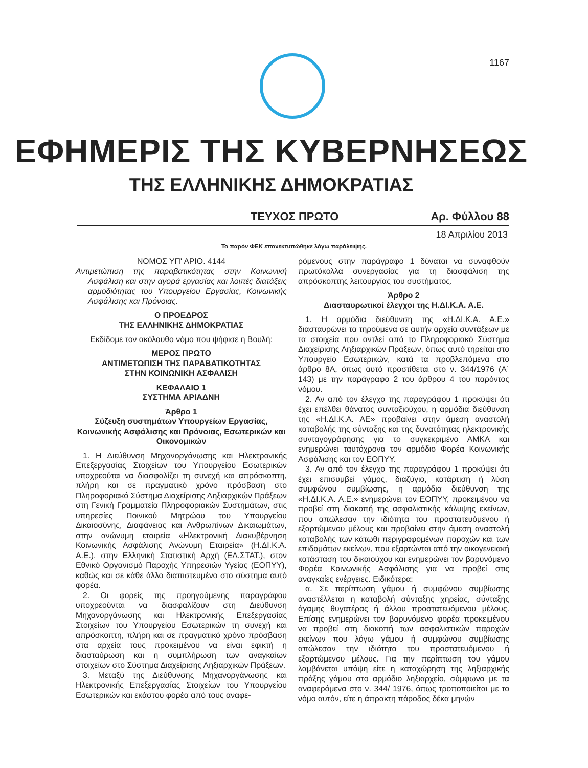1167
ΕΦΗΜΕΡΙΣ ΤΗΣ ΚΥΒΕΡΝΗΣΕΩΣ
ΤΗΣ ΕΛΛΗΝΙΚΗΣ ΔΗΜΟΚΡΑΤΙΑΣ
ΤΕΥΧΟΣ ΠΡΩΤΟ Αρ. Φύλλου 88
18 Απριλίου 2013
Το παρόν ΦΕΚ επανεκτυπώθηκε λόγω παράλειψης.
ΝΟΜΟΣ ΥΠ' ΑΡΙΘ. 4144
Αντιμετώπιση της παραβατικότητας στην Κοινωνική Ασφάλιση και στην αγορά εργασίας και λοιπές διατάξεις αρμοδιότητας του Υπουργείου Εργασίας, Κοινωνικής Ασφάλισης και Πρόνοιας.
Ο ΠΡΟΕΔΡΟΣ
ΤΗΣ ΕΛΛΗΝΙΚΗΣ ΔΗΜΟΚΡΑΤΙΑΣ
Εκδίδομε τον ακόλουθο νόμο που ψήφισε η Βουλή:
ΜΕΡΟΣ ΠΡΩΤΟ
ΑΝΤΙΜΕΤΩΠΙΣΗ ΤΗΣ ΠΑΡΑΒΑΤΙΚΟΤΗΤΑΣ
ΣΤΗΝ ΚΟΙΝΩΝΙΚΗ ΑΣΦΑΛΙΣΗ
ΚΕΦΑΛΑΙΟ 1
ΣΥΣΤΗΜΑ ΑΡΙΑΔΝΗ
Άρθρο 1
Σύζευξη συστημάτων Υπουργείων Εργασίας, Κοινωνικής Ασφάλισης και Πρόνοιας, Εσωτερικών και Οικονομικών
1. Η Διεύθυνση Μηχανοργάνωσης και Ηλεκτρονικής Επεξεργασίας Στοιχείων του Υπουργείου Εσωτερικών υποχρεούται να διασφαλίζει τη συνεχή και απρόσκοπτη, πλήρη και σε πραγματικό χρόνο πρόσβαση στο Πληροφοριακό Σύστημα Διαχείρισης Ληξιαρχικών Πράξεων στη Γενική Γραμματεία Πληροφοριακών Συστημάτων, στις υπηρεσίες Ποινικού Μητρώου του Υπουργείου Δικαιοσύνης, Διαφάνειας και Ανθρωπίνων Δικαιωμάτων, στην ανώνυμη εταιρεία «Ηλεκτρονική Διακυβέρνηση Κοινωνικής Ασφάλισης Ανώνυμη Εταιρεία» (Η.ΔΙ.Κ.Α. Α.Ε.), στην Ελληνική Στατιστική Αρχή (ΕΛ.ΣΤΑΤ.), στον Εθνικό Οργανισμό Παροχής Υπηρεσιών Υγείας (ΕΟΠΥΥ), καθώς και σε κάθε άλλο διαπιστευμένο στο σύστημα αυτό φορέα.
2. Οι φορείς της προηγούμενης παραγράφου υποχρεούνται να διασφαλίζουν στη Διεύθυνση Μηχανοργάνωσης και Ηλεκτρονικής Επεξεργασίας Στοιχείων του Υπουργείου Εσωτερικών τη συνεχή και απρόσκοπτη, πλήρη και σε πραγματικό χρόνο πρόσβαση στα αρχεία τους προκειμένου να είναι εφικτή η διασταύρωση και η συμπλήρωση των αναγκαίων στοιχείων στο Σύστημα Διαχείρισης Ληξιαρχικών Πράξεων.
3. Μεταξύ της Διεύθυνσης Μηχανοργάνωσης και Ηλεκτρονικής Επεξεργασίας Στοιχείων του Υπουργείου Εσωτερικών και εκάστου φορέα από τους αναφε-
ρόμενους στην παράγραφο 1 δύναται να συναφθούν πρωτόκολλα συνεργασίας για τη διασφάλιση της απρόσκοπτης λειτουργίας του συστήματος.
Άρθρο 2
Διασταυρωτικοί έλεγχοι της Η.ΔΙ.Κ.Α. Α.Ε.
1. Η αρμόδια διεύθυνση της «Η.ΔΙ.Κ.Α. Α.Ε.» διασταυρώνει τα τηρούμενα σε αυτήν αρχεία συντάξεων με τα στοιχεία που αντλεί από το Πληροφοριακό Σύστημα Διαχείρισης Ληξιαρχικών Πράξεων, όπως αυτό τηρείται στο Υπουργείο Εσωτερικών, κατά τα προβλεπόμενα στο άρθρο 8Α, όπως αυτό προστίθεται στο ν. 344/1976 (Α΄ 143) με την παράγραφο 2 του άρθρου 4 του παρόντος νόμου.
2. Αν από τον έλεγχο της παραγράφου 1 προκύψει ότι έχει επέλθει θάνατος συνταξιούχου, η αρμόδια διεύθυνση της «Η.ΔΙ.Κ.Α. ΑΕ» προβαίνει στην άμεση αναστολή καταβολής της σύνταξης και της δυνατότητας ηλεκτρονικής συνταγογράφησης για το συγκεκριμένο ΑΜΚΑ και ενημερώνει ταυτόχρονα τον αρμόδιο Φορέα Κοινωνικής Ασφάλισης και τον ΕΟΠΥΥ.
3. Αν από τον έλεγχο της παραγράφου 1 προκύψει ότι έχει επισυμβεί γάμος, διαζύγιο, κατάρτιση ή λύση συμφώνου συμβίωσης, η αρμόδια διεύθυνση της «Η.ΔΙ.Κ.Α. Α.Ε.» ενημερώνει τον ΕΟΠΥΥ, προκειμένου να προβεί στη διακοπή της ασφαλιστικής κάλυψης εκείνων, που απώλεσαν την ιδιότητα του προστατευόμενου ή εξαρτώμενου μέλους και προβαίνει στην άμεση αναστολή καταβολής των κάτωθι περιγραφομένων παροχών και των επιδομάτων εκείνων, που εξαρτώνται από την οικογενειακή κατάσταση του δικαιούχου και ενημερώνει τον βαρυνόμενο Φορέα Κοινωνικής Ασφάλισης για να προβεί στις αναγκαίες ενέργειες. Ειδικότερα:
α. Σε περίπτωση γάμου ή συμφώνου συμβίωσης αναστέλλεται η καταβολή σύνταξης χηρείας, σύνταξης άγαμης θυγατέρας ή άλλου προστατευόμενου μέλους. Επίσης ενημερώνει τον βαρυνόμενο φορέα προκειμένου να προβεί στη διακοπή των ασφαλιστικών παροχών εκείνων που λόγω γάμου ή συμφώνου συμβίωσης απώλεσαν την ιδιότητα του προστατευόμενου ή εξαρτώμενου μέλους. Για την περίπτωση του γάμου λαμβάνεται υπόψη είτε η καταχώρηση της ληξιαρχικής πράξης γάμου στο αρμόδιο ληξιαρχείο, σύμφωνα με τα αναφερόμενα στο ν. 344/ 1976, όπως τροποποιείται με το νόμο αυτόν, είτε η άπρακτη πάροδος δέκα μηνών